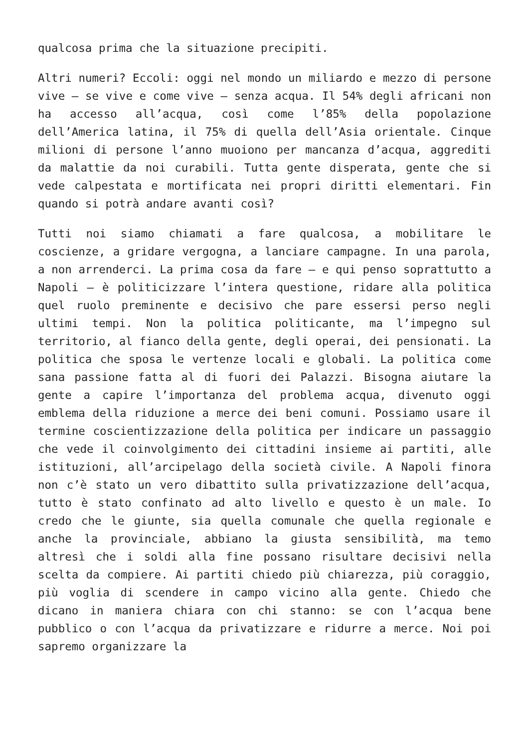qualcosa prima che la situazione precipiti.
Altri numeri? Eccoli: oggi nel mondo un miliardo e mezzo di persone vive – se vive e come vive – senza acqua. Il 54% degli africani non ha accesso all’acqua, così come l’85% della popolazione dell’America latina, il 75% di quella dell’Asia orientale. Cinque milioni di persone l’anno muoiono per mancanza d’acqua, aggrediti da malattie da noi curabili. Tutta gente disperata, gente che si vede calpestata e mortificata nei propri diritti elementari. Fin quando si potrà andare avanti così?
Tutti noi siamo chiamati a fare qualcosa, a mobilitare le coscienze, a gridare vergogna, a lanciare campagne. In una parola, a non arrenderci. La prima cosa da fare – e qui penso soprattutto a Napoli – è politicizzare l’intera questione, ridare alla politica quel ruolo preminente e decisivo che pare essersi perso negli ultimi tempi. Non la politica politicante, ma l’impegno sul territorio, al fianco della gente, degli operai, dei pensionati. La politica che sposa le vertenze locali e globali. La politica come sana passione fatta al di fuori dei Palazzi. Bisogna aiutare la gente a capire l’importanza del problema acqua, divenuto oggi emblema della riduzione a merce dei beni comuni. Possiamo usare il termine coscientizzazione della politica per indicare un passaggio che vede il coinvolgimento dei cittadini insieme ai partiti, alle istituzioni, all’arcipelago della società civile. A Napoli finora non c’è stato un vero dibattito sulla privatizzazione dell’acqua, tutto è stato confinato ad alto livello e questo è un male. Io credo che le giunte, sia quella comunale che quella regionale e anche la provinciale, abbiano la giusta sensibilità, ma temo altresì che i soldi alla fine possano risultare decisivi nella scelta da compiere. Ai partiti chiedo più chiarezza, più coraggio, più voglia di scendere in campo vicino alla gente. Chiedo che dicano in maniera chiara con chi stanno: se con l’acqua bene pubblico o con l’acqua da privatizzare e ridurre a merce. Noi poi sapremo organizzare la